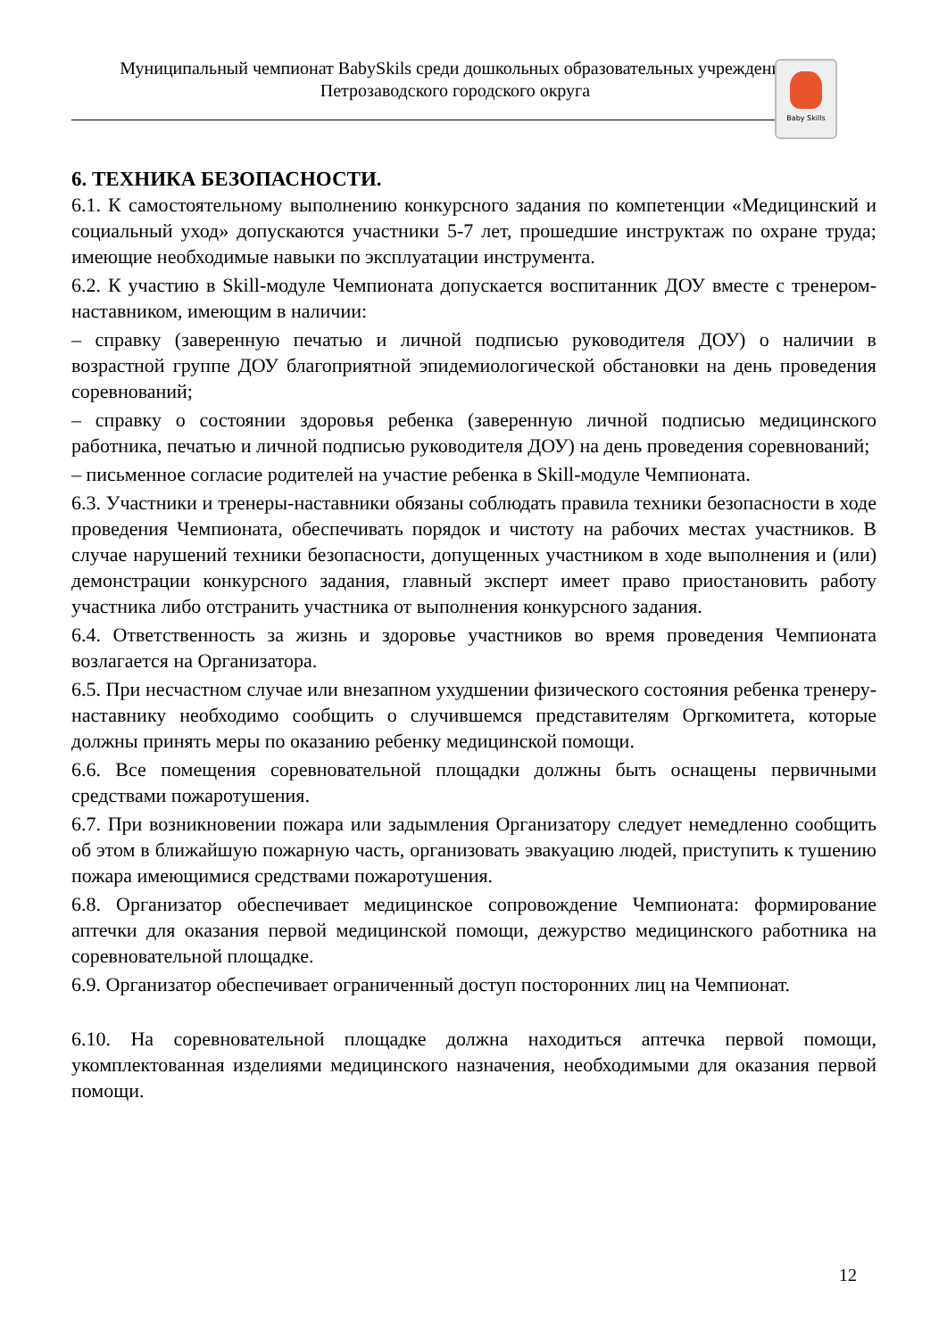Муниципальный чемпионат BabySkils среди дошкольных образовательных учреждений
Петрозаводского городского округа
Baby Skills
6. ТЕХНИКА БЕЗОПАСНОСТИ.
6.1. К самостоятельному выполнению конкурсного задания по компетенции «Медицинский и социальный уход» допускаются участники 5-7 лет, прошедшие инструктаж по охране труда; имеющие необходимые навыки по эксплуатации инструмента.
6.2. К участию в Skill-модуле Чемпионата допускается воспитанник ДОУ вместе с тренером-наставником, имеющим в наличии:
– справку (заверенную печатью и личной подписью руководителя ДОУ) о наличии в возрастной группе ДОУ благоприятной эпидемиологической обстановки на день проведения соревнований;
– справку о состоянии здоровья ребенка (заверенную личной подписью медицинского работника, печатью и личной подписью руководителя ДОУ) на день проведения соревнований;
– письменное согласие родителей на участие ребенка в Skill-модуле Чемпионата.
6.3. Участники и тренеры-наставники обязаны соблюдать правила техники безопасности в ходе проведения Чемпионата, обеспечивать порядок и чистоту на рабочих местах участников. В случае нарушений техники безопасности, допущенных участником в ходе выполнения и (или) демонстрации конкурсного задания, главный эксперт имеет право приостановить работу участника либо отстранить участника от выполнения конкурсного задания.
6.4. Ответственность за жизнь и здоровье участников во время проведения Чемпионата возлагается на Организатора.
6.5. При несчастном случае или внезапном ухудшении физического состояния ребенка тренеру-наставнику необходимо сообщить о случившемся представителям Оргкомитета, которые должны принять меры по оказанию ребенку медицинской помощи.
6.6. Все помещения соревновательной площадки должны быть оснащены первичными средствами пожаротушения.
6.7. При возникновении пожара или задымления Организатору следует немедленно сообщить об этом в ближайшую пожарную часть, организовать эвакуацию людей, приступить к тушению пожара имеющимися средствами пожаротушения.
6.8. Организатор обеспечивает медицинское сопровождение Чемпионата: формирование аптечки для оказания первой медицинской помощи, дежурство медицинского работника на соревновательной площадке.
6.9. Организатор обеспечивает ограниченный доступ посторонних лиц на Чемпионат.
6.10. На соревновательной площадке должна находиться аптечка первой помощи, укомплектованная изделиями медицинского назначения, необходимыми для оказания первой помощи.
12